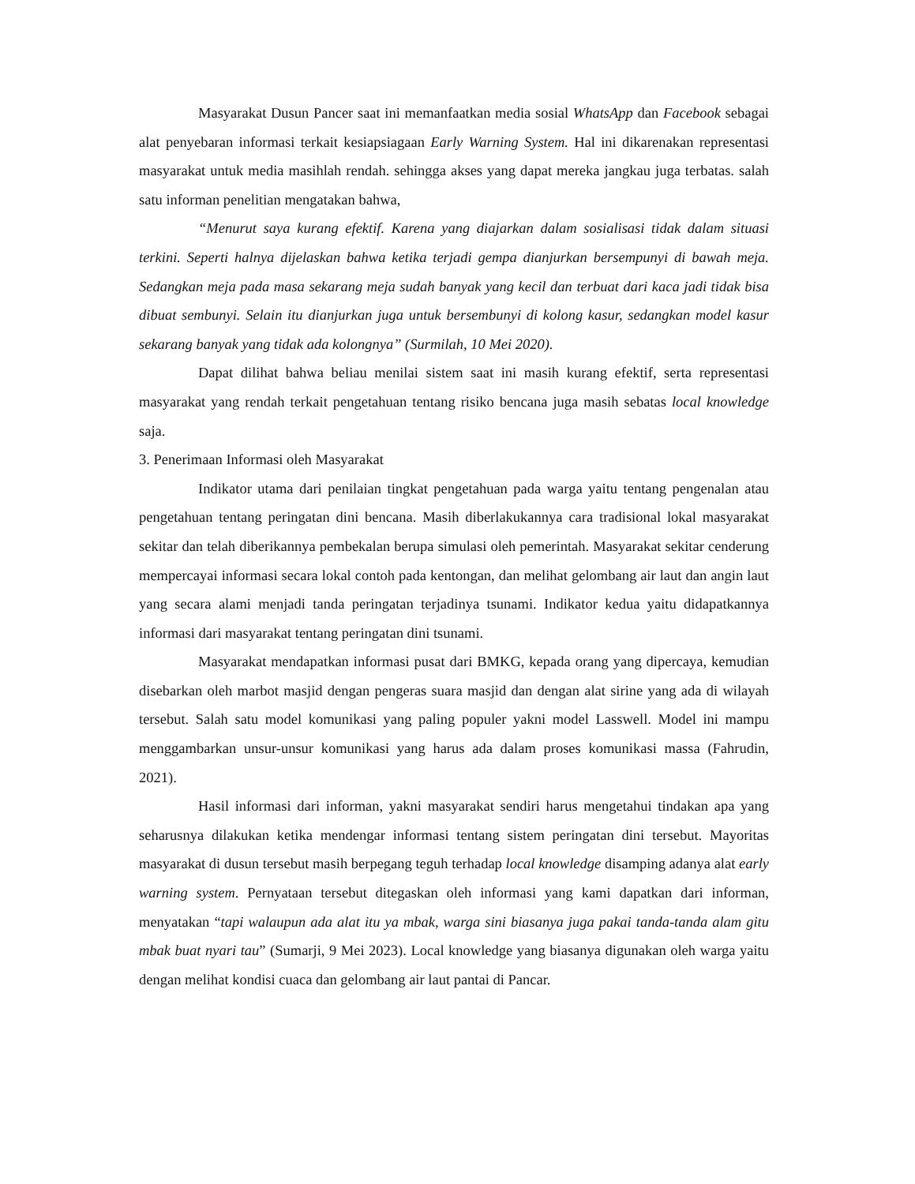Masyarakat Dusun Pancer saat ini memanfaatkan media sosial WhatsApp dan Facebook sebagai alat penyebaran informasi terkait kesiapsiagaan Early Warning System. Hal ini dikarenakan representasi masyarakat untuk media masihlah rendah. sehingga akses yang dapat mereka jangkau juga terbatas. salah satu informan penelitian mengatakan bahwa,
“Menurut saya kurang efektif. Karena yang diajarkan dalam sosialisasi tidak dalam situasi terkini. Seperti halnya dijelaskan bahwa ketika terjadi gempa dianjurkan bersempunyi di bawah meja. Sedangkan meja pada masa sekarang meja sudah banyak yang kecil dan terbuat dari kaca jadi tidak bisa dibuat sembunyi. Selain itu dianjurkan juga untuk bersembunyi di kolong kasur, sedangkan model kasur sekarang banyak yang tidak ada kolongnya” (Surmilah, 10 Mei 2020).
Dapat dilihat bahwa beliau menilai sistem saat ini masih kurang efektif, serta representasi masyarakat yang rendah terkait pengetahuan tentang risiko bencana juga masih sebatas local knowledge saja.
3. Penerimaan Informasi oleh Masyarakat
Indikator utama dari penilaian tingkat pengetahuan pada warga yaitu tentang pengenalan atau pengetahuan tentang peringatan dini bencana. Masih diberlakukannya cara tradisional lokal masyarakat sekitar dan telah diberikannya pembekalan berupa simulasi oleh pemerintah. Masyarakat sekitar cenderung mempercayai informasi secara lokal contoh pada kentongan, dan melihat gelombang air laut dan angin laut yang secara alami menjadi tanda peringatan terjadinya tsunami. Indikator kedua yaitu didapatkannya informasi dari masyarakat tentang peringatan dini tsunami.
Masyarakat mendapatkan informasi pusat dari BMKG, kepada orang yang dipercaya, kemudian disebarkan oleh marbot masjid dengan pengeras suara masjid dan dengan alat sirine yang ada di wilayah tersebut. Salah satu model komunikasi yang paling populer yakni model Lasswell. Model ini mampu menggambarkan unsur-unsur komunikasi yang harus ada dalam proses komunikasi massa (Fahrudin, 2021).
Hasil informasi dari informan, yakni masyarakat sendiri harus mengetahui tindakan apa yang seharusnya dilakukan ketika mendengar informasi tentang sistem peringatan dini tersebut. Mayoritas masyarakat di dusun tersebut masih berpegang teguh terhadap local knowledge disamping adanya alat early warning system. Pernyataan tersebut ditegaskan oleh informasi yang kami dapatkan dari informan, menyatakan “tapi walaupun ada alat itu ya mbak, warga sini biasanya juga pakai tanda-tanda alam gitu mbak buat nyari tau” (Sumarji, 9 Mei 2023). Local knowledge yang biasanya digunakan oleh warga yaitu dengan melihat kondisi cuaca dan gelombang air laut pantai di Pancar.